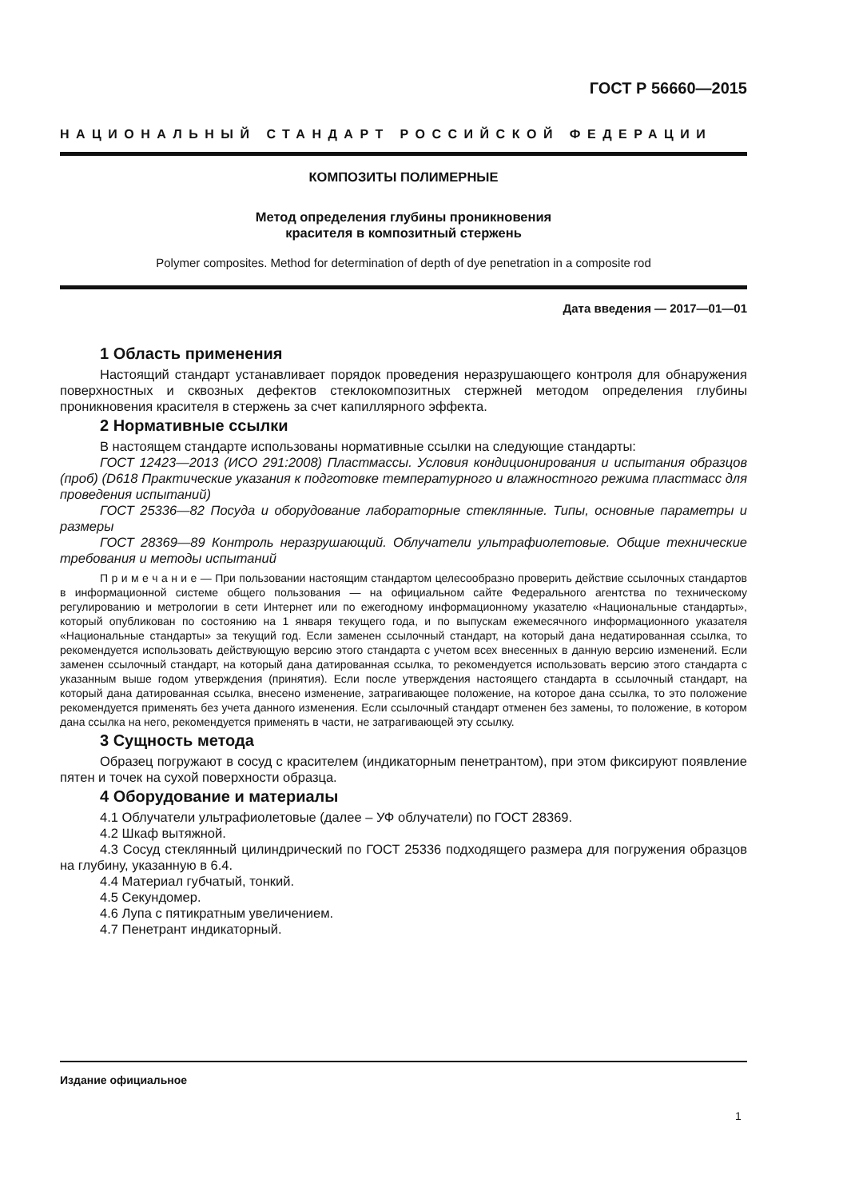ГОСТ Р 56660—2015
НАЦИОНАЛЬНЫЙ СТАНДАРТ РОССИЙСКОЙ ФЕДЕРАЦИИ
КОМПОЗИТЫ ПОЛИМЕРНЫЕ
Метод определения глубины проникновения
красителя в композитный стержень
Polymer composites. Method for determination of depth of dye penetration in a composite rod
Дата введения — 2017—01—01
1 Область применения
Настоящий стандарт устанавливает порядок проведения неразрушающего контроля для обнаружения поверхностных и сквозных дефектов стеклокомпозитных стержней методом определения глубины проникновения красителя в стержень за счет капиллярного эффекта.
2 Нормативные ссылки
В настоящем стандарте использованы нормативные ссылки на следующие стандарты:
ГОСТ 12423—2013 (ИСО 291:2008) Пластмассы. Условия кондиционирования и испытания образцов (проб) (D618 Практические указания к подготовке температурного и влажностного режима пластмасс для проведения испытаний)
ГОСТ 25336—82 Посуда и оборудование лабораторные стеклянные. Типы, основные параметры и размеры
ГОСТ 28369—89 Контроль неразрушающий. Облучатели ультрафиолетовые. Общие технические требования и методы испытаний
П р и м е ч а н и е — При пользовании настоящим стандартом целесообразно проверить действие ссылочных стандартов в информационной системе общего пользования — на официальном сайте Федерального агентства по техническому регулированию и метрологии в сети Интернет или по ежегодному информационному указателю «Национальные стандарты», который опубликован по состоянию на 1 января текущего года, и по выпускам ежемесячного информационного указателя «Национальные стандарты» за текущий год. Если заменен ссылочный стандарт, на который дана недатированная ссылка, то рекомендуется использовать действующую версию этого стандарта с учетом всех внесенных в данную версию изменений. Если заменен ссылочный стандарт, на который дана датированная ссылка, то рекомендуется использовать версию этого стандарта с указанным выше годом утверждения (принятия). Если после утверждения настоящего стандарта в ссылочный стандарт, на который дана датированная ссылка, внесено изменение, затрагивающее положение, на которое дана ссылка, то это положение рекомендуется применять без учета данного изменения. Если ссылочный стандарт отменен без замены, то положение, в котором дана ссылка на него, рекомендуется применять в части, не затрагивающей эту ссылку.
3 Сущность метода
Образец погружают в сосуд с красителем (индикаторным пенетрантом), при этом фиксируют появление пятен и точек на сухой поверхности образца.
4 Оборудование и материалы
4.1 Облучатели ультрафиолетовые (далее – УФ облучатели) по ГОСТ 28369.
4.2 Шкаф вытяжной.
4.3 Сосуд стеклянный цилиндрический по ГОСТ 25336 подходящего размера для погружения образцов на глубину, указанную в 6.4.
4.4 Материал губчатый, тонкий.
4.5 Секундомер.
4.6 Лупа с пятикратным увеличением.
4.7 Пенетрант индикаторный.
Издание официальное
1